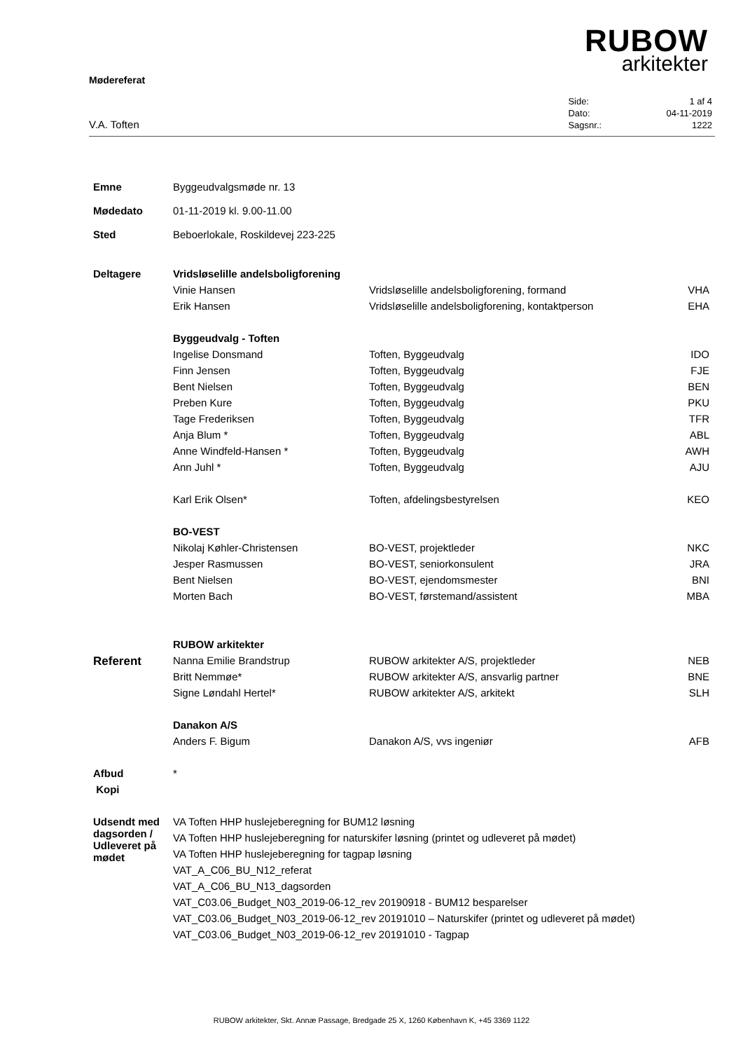RUBOW
arkitekter
Mødereferat
V.A. Toften
| Side: | 1 af 4 |
| Dato: | 04-11-2019 |
| Sagsnr.: | 1222 |
| Emne | Byggeudvalgsmøde nr. 13 | | |
| Mødedato | 01-11-2019 kl. 9.00-11.00 | | |
| Sted | Beboerlokale, Roskildevej 223-225 | | |
| Deltagere | Vridsløselille andelsboligforening | | |
| | Vinie Hansen | Vridsløselille andelsboligforening, formand | VHA |
| | Erik Hansen | Vridsløselille andelsboligforening, kontaktperson | EHA |
| | Byggeudvalg - Toften | | |
| | Ingelise Donsmand | Toften, Byggeudvalg | IDO |
| | Finn Jensen | Toften, Byggeudvalg | FJE |
| | Bent Nielsen | Toften, Byggeudvalg | BEN |
| | Preben Kure | Toften, Byggeudvalg | PKU |
| | Tage Frederiksen | Toften, Byggeudvalg | TFR |
| | Anja Blum * | Toften, Byggeudvalg | ABL |
| | Anne Windfeld-Hansen * | Toften, Byggeudvalg | AWH |
| | Ann Juhl * | Toften, Byggeudvalg | AJU |
| | Karl Erik Olsen* | Toften, afdelingsbestyrelsen | KEO |
| | BO-VEST | | |
| | Nikolaj Køhler-Christensen | BO-VEST, projektleder | NKC |
| | Jesper Rasmussen | BO-VEST, seniorkonsulent | JRA |
| | Bent Nielsen | BO-VEST, ejendomsmester | BNI |
| | Morten Bach | BO-VEST, førstemand/assistent | MBA |
| | RUBOW arkitekter | | |
| Referent | Nanna Emilie Brandstrup | RUBOW arkitekter A/S, projektleder | NEB |
| | Britt Nemmøe* | RUBOW arkitekter A/S, ansvarlig partner | BNE |
| | Signe Løndahl Hertel* | RUBOW arkitekter A/S, arkitekt | SLH |
| | Danakon A/S | | |
| | Anders F. Bigum | Danakon A/S, vvs ingeniør | AFB |
| Afbud | * | | |
| Kopi | | | |
| Udsendt med dagsorden / Udleveret på mødet | VA Toften HHP huslejeberegning for BUM12 løsning | | |
| | VA Toften HHP huslejeberegning for naturskifer løsning (printet og udleveret på mødet) | | |
| | VA Toften HHP huslejeberegning for tagpap løsning | | |
| | VAT_A_C06_BU_N12_referat | | |
| | VAT_A_C06_BU_N13_dagsorden | | |
| | VAT_C03.06_Budget_N03_2019-06-12_rev 20190918 - BUM12 besparelser | | |
| | VAT_C03.06_Budget_N03_2019-06-12_rev 20191010 – Naturskifer (printet og udleveret på mødet) | | |
| | VAT_C03.06_Budget_N03_2019-06-12_rev 20191010 - Tagpap | | |
RUBOW arkitekter, Skt. Annæ Passage, Bredgade 25 X, 1260 København K, +45 3369 1122